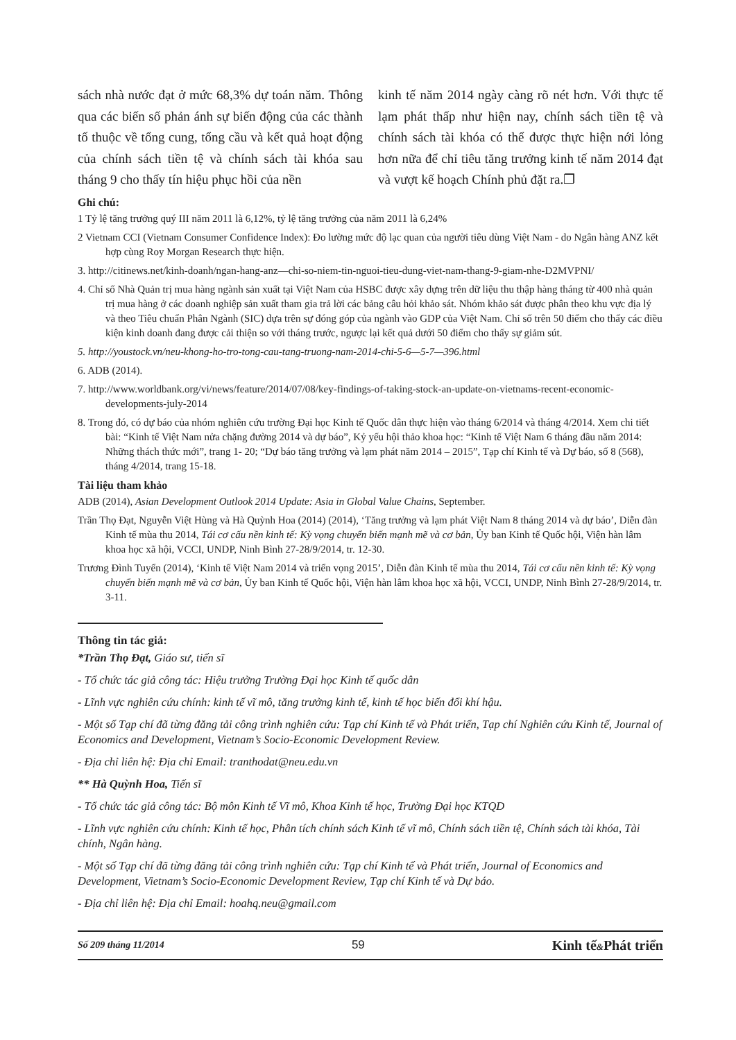sách nhà nước đạt ở mức 68,3% dự toán năm. Thông qua các biến số phản ánh sự biến động của các thành tố thuộc về tổng cung, tổng cầu và kết quả hoạt động của chính sách tiền tệ và chính sách tài khóa sau tháng 9 cho thấy tín hiệu phục hồi của nền
kinh tế năm 2014 ngày càng rõ nét hơn. Với thực tế lạm phát thấp như hiện nay, chính sách tiền tệ và chính sách tài khóa có thể được thực hiện nới lỏng hơn nữa để chỉ tiêu tăng trưởng kinh tế năm 2014 đạt và vượt kế hoạch Chính phủ đặt ra.❐
Ghi chú:
1 Tỷ lệ tăng trưởng quý III năm 2011 là 6,12%, tỷ lệ tăng trưởng của năm 2011 là 6,24%
2 Vietnam CCI (Vietnam Consumer Confidence Index): Đo lường mức độ lạc quan của người tiêu dùng Việt Nam - do Ngân hàng ANZ kết hợp cùng Roy Morgan Research thực hiện.
3. http://citinews.net/kinh-doanh/ngan-hang-anz—chi-so-niem-tin-nguoi-tieu-dung-viet-nam-thang-9-giam-nhe-D2MVPNI/
4. Chỉ số Nhà Quản trị mua hàng ngành sản xuất tại Việt Nam của HSBC được xây dựng trên dữ liệu thu thập hàng tháng từ 400 nhà quản trị mua hàng ở các doanh nghiệp sản xuất tham gia trả lời các bảng câu hỏi khảo sát. Nhóm khảo sát được phân theo khu vực địa lý và theo Tiêu chuẩn Phân Ngành (SIC) dựa trên sự đóng góp của ngành vào GDP của Việt Nam. Chỉ số trên 50 điểm cho thấy các điều kiện kinh doanh đang được cải thiện so với tháng trước, ngược lại kết quả dưới 50 điểm cho thấy sự giảm sút.
5. http://youstock.vn/neu-khong-ho-tro-tong-cau-tang-truong-nam-2014-chi-5-6—5-7—396.html
6. ADB (2014).
7. http://www.worldbank.org/vi/news/feature/2014/07/08/key-findings-of-taking-stock-an-update-on-vietnams-recent-economic-developments-july-2014
8. Trong đó, có dự báo của nhóm nghiên cứu trường Đại học Kinh tế Quốc dân thực hiện vào tháng 6/2014 và tháng 4/2014. Xem chi tiết bài: “Kinh tế Việt Nam nửa chặng đường 2014 và dự báo”, Kỷ yếu hội thảo khoa học: “Kinh tế Việt Nam 6 tháng đầu năm 2014: Những thách thức mới”, trang 1- 20; “Dự báo tăng trưởng và lạm phát năm 2014 – 2015”, Tạp chí Kinh tế và Dự báo, số 8 (568), tháng 4/2014, trang 15-18.
Tài liệu tham khảo
ADB (2014), Asian Development Outlook 2014 Update: Asia in Global Value Chains, September.
Trần Thọ Đạt, Nguyễn Việt Hùng và Hà Quỳnh Hoa (2014) (2014), ‘Tăng trưởng và lạm phát Việt Nam 8 tháng 2014 và dự báo’, Diễn đàn Kinh tế mùa thu 2014, Tái cơ cấu nền kinh tế: Kỳ vọng chuyển biến mạnh mẽ và cơ bản, Ủy ban Kinh tế Quốc hội, Viện hàn lâm khoa học xã hội, VCCI, UNDP, Ninh Bình 27-28/9/2014, tr. 12-30.
Trương Đình Tuyển (2014), ‘Kinh tế Việt Nam 2014 và triển vọng 2015’, Diễn đàn Kinh tế mùa thu 2014, Tái cơ cấu nền kinh tế: Kỳ vọng chuyển biến mạnh mẽ và cơ bản, Ủy ban Kinh tế Quốc hội, Viện hàn lâm khoa học xã hội, VCCI, UNDP, Ninh Bình 27-28/9/2014, tr. 3-11.
Thông tin tác giả:
*Trần Thọ Đạt, Giáo sư, tiến sĩ
- Tổ chức tác giả công tác: Hiệu trưởng Trường Đại học Kinh tế quốc dân
- Lĩnh vực nghiên cứu chính: kinh tế vĩ mô, tăng trưởng kinh tế, kinh tế học biến đổi khí hậu.
- Một số Tạp chí đã từng đăng tải công trình nghiên cứu: Tạp chí Kinh tế và Phát triển, Tạp chí Nghiên cứu Kinh tế, Journal of Economics and Development, Vietnam’s Socio-Economic Development Review.
- Địa chỉ liên hệ: Địa chỉ Email: tranthodat@neu.edu.vn
** Hà Quỳnh Hoa, Tiến sĩ
- Tổ chức tác giả công tác: Bộ môn Kinh tế Vĩ mô, Khoa Kinh tế học, Trường Đại học KTQD
- Lĩnh vực nghiên cứu chính: Kinh tế học, Phân tích chính sách Kinh tế vĩ mô, Chính sách tiền tệ, Chính sách tài khóa, Tài chính, Ngân hàng.
- Một số Tạp chí đã từng đăng tải công trình nghiên cứu: Tạp chí Kinh tế và Phát triển, Journal of Economics and Development, Vietnam’s Socio-Economic Development Review, Tạp chí Kinh tế và Dự báo.
- Địa chỉ liên hệ: Địa chỉ Email: hoahq.neu@gmail.com
Số 209 tháng 11/2014 59 Kinh tế&Phát triển